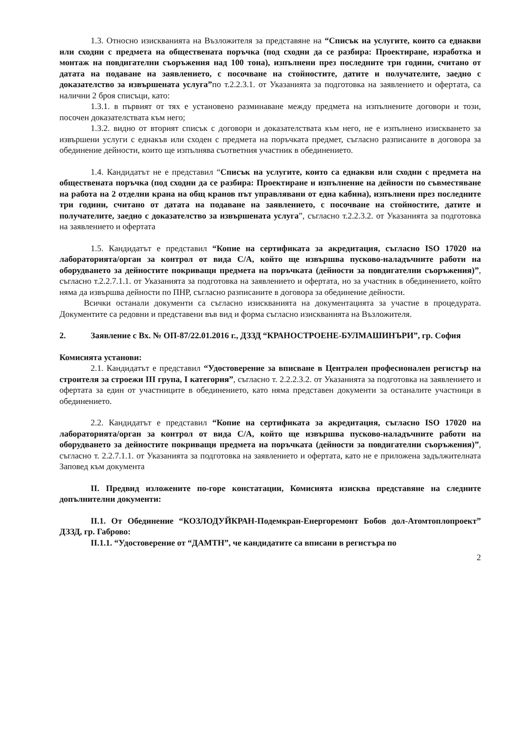1.3. Относно изискванията на Възложителя за представяне на “Списък на услугите, които са еднакви или сходни с предмета на обществената поръчка (под сходни да се разбира: Проектиране, изработка и монтаж на повдигателни съоръжения над 100 тона), изпълнени през последните три години, считано от датата на подаване на заявлението, с посочване на стойностите, датите и получателите, заедно с доказателство за извършената услуга”по т.2.2.3.1. от Указанията за подготовка на заявлението и офертата, са налични 2 броя списъци, като:
1.3.1. в първият от тях е установено разминаване между предмета на изпълнените договори и този, посочен доказателствата към него;
1.3.2. видно от вторият списък с договори и доказателствата към него, не е изпълнено изискването за извършени услуги с еднакъв или сходен с предмета на поръчката предмет, съгласно разписаните в договора за обединение дейности, които ще изпълнява съответния участник в обединението.
1.4. Кандидатът не е представил “Списък на услугите, които са еднакви или сходни с предмета на обществената поръчка (под сходни да се разбира: Проектиране и изпълнение на дейности по съвместяване на работа на 2 отделни крана на общ кранов път управлявани от една кабина), изпълнени през последните три години, считано от датата на подаване на заявлението, с посочване на стойностите, датите и получателите, заедно с доказателство за извършената услуга”, съгласно т.2.2.3.2. от Указанията за подготовка на заявлението и офертата
1.5. Кандидатът е представил “Копие на сертификата за акредитация, съгласно ISO 17020 на лабораторията/орган за контрол от вида С/А, който ще извършва пусково-наладъчните работи на оборудването за дейностите покриващи предмета на поръчката (дейности за повдигателни съоръжения)”, съгласно т.2.2.7.1.1. от Указанията за подготовка на заявлението и офертата, но за участник в обединението, който няма да извършва дейности по ПНР, съгласно разписаните в договора за обединение дейности.
Всички останали документи са съгласно изискванията на документацията за участие в процедурата. Документите са редовни и представени във вид и форма съгласно изискванията на Възложителя.
2. Заявление с Вх. № ОП-87/22.01.2016 г., ДЗЗД “КРАНОСТРОЕНЕ-БУЛМАШИНЪРИ”, гр. София
Комисията установи:
2.1. Кандидатът е представил “Удостоверение за вписване в Централен професионален регистър на строителя за строежи III група, I категория”, съгласно т. 2.2.2.3.2. от Указанията за подготовка на заявлението и офертата за един от участниците в обединението, като няма представен документи за останалите участници в обединението.
2.2. Кандидатът е представил “Копие на сертификата за акредитация, съгласно ISO 17020 на лабораторията/орган за контрол от вида С/А, който ще извършва пусково-наладъчните работи на оборудването за дейностите покриващи предмета на поръчката (дейности за повдигателни съоръжения)”, съгласно т. 2.2.7.1.1. от Указанията за подготовка на заявлението и офертата, като не е приложена задължителната Заповед към документа
II. Предвид изложените по-горе констатации, Комисията изисква представяне на следните допълнителни документи:
II.1. От Обединение “КОЗЛОДУЙКРАН-Подемкран-Енергоремонт Бобов дол-Атомтоплопроект” ДЗЗД, гр. Габрово:
II.1.1. “Удостоверение от “ДАМТН”, че кандидатите са вписани в регистъра по
2